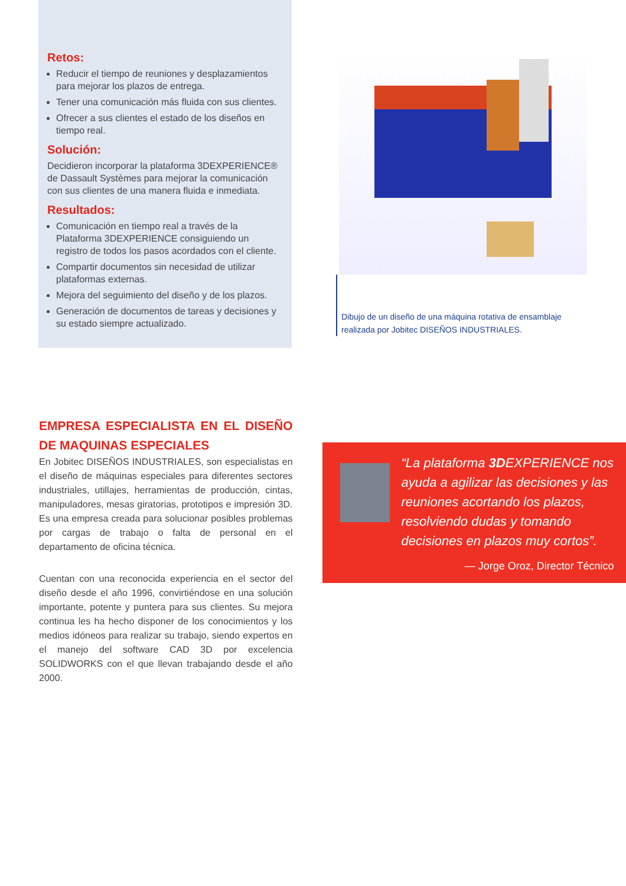Retos:
Reducir el tiempo de reuniones y desplazamientos para mejorar los plazos de entrega.
Tener una comunicación más fluida con sus clientes.
Ofrecer a sus clientes el estado de los diseños en tiempo real.
Solución:
Decidieron incorporar la plataforma 3DEXPERIENCE® de Dassault Systèmes para mejorar la comunicación con sus clientes de una manera fluida e inmediata.
Resultados:
Comunicación en tiempo real a través de la Plataforma 3DEXPERIENCE consiguiendo un registro de todos los pasos acordados con el cliente.
Compartir documentos sin necesidad de utilizar plataformas externas.
Mejora del seguimiento del diseño y de los plazos.
Generación de documentos de tareas y decisiones y su estado siempre actualizado.
Dibujo de un diseño de una máquina rotativa de ensamblaje realizada por Jobitec DISEÑOS INDUSTRIALES.
EMPRESA ESPECIALISTA EN EL DISEÑO DE MAQUINAS ESPECIALES
En Jobitec DISEÑOS INDUSTRIALES, son especialistas en el diseño de máquinas especiales para diferentes sectores industriales, utillajes, herramientas de producción, cintas, manipuladores, mesas giratorias, prototipos e impresión 3D. Es una empresa creada para solucionar posibles problemas por cargas de trabajo o falta de personal en el departamento de oficina técnica.
Cuentan con una reconocida experiencia en el sector del diseño desde el año 1996, convirtiéndose en una solución importante, potente y puntera para sus clientes. Su mejora continua les ha hecho disponer de los conocimientos y los medios idóneos para realizar su trabajo, siendo expertos en el manejo del software CAD 3D por excelencia SOLIDWORKS con el que llevan trabajando desde el año 2000.
“La plataforma 3DEXPERIENCE nos ayuda a agilizar las decisiones y las reuniones acortando los plazos, resolviendo dudas y tomando decisiones en plazos muy cortos”.
— Jorge Oroz, Director Técnico